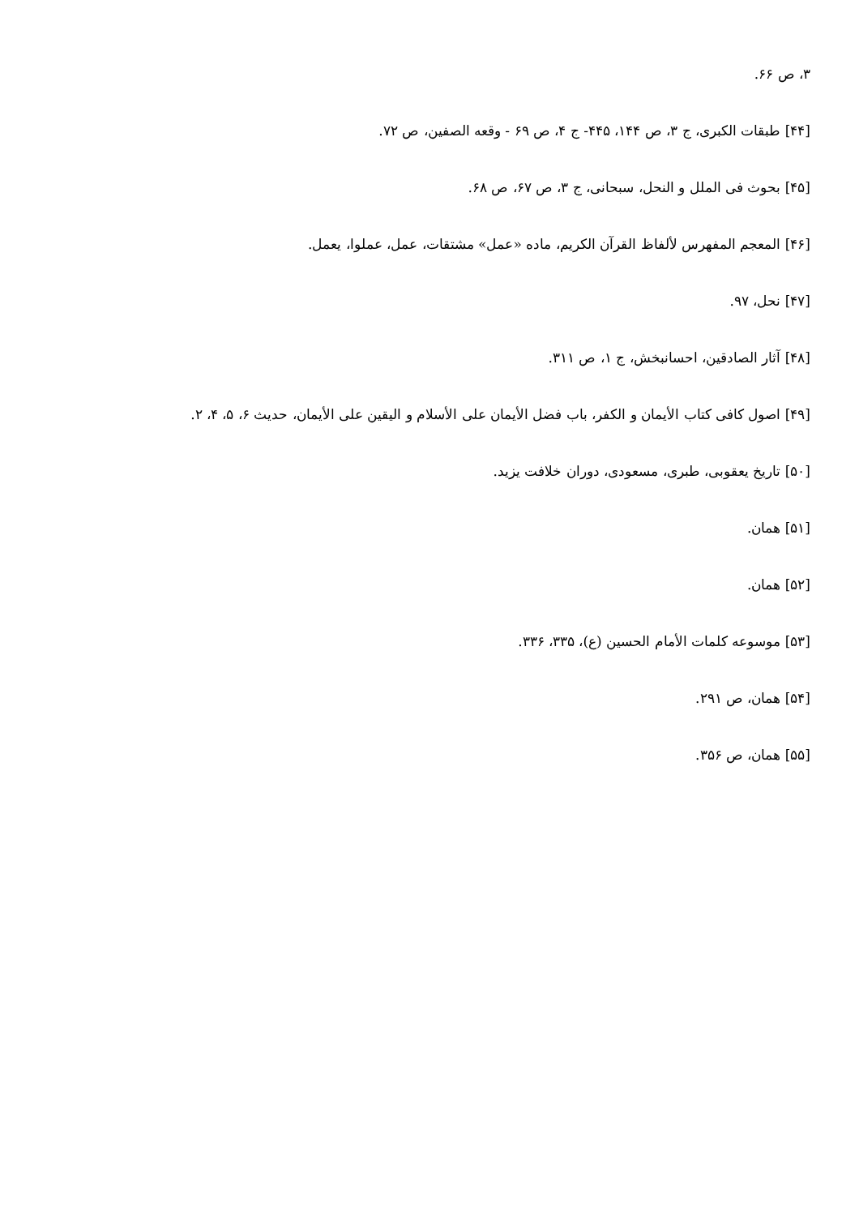۳، ص ۶۶.
[۴۴] طبقات الکبری، ج ۳، ص ۱۴۴، ۴۴۵- ج ۴، ص ۶۹ - وقعه الصفین، ص ۷۲.
[۴۵] بحوث فی الملل و النحل، سبحانی، ج ۳، ص ۶۷، ص ۶۸.
[۴۶] المعجم المفهرس لألفاظ القرآن الکریم، ماده «عمل» مشتقات، عمل، عملوا، یعمل.
[۴۷] نحل، ۹۷.
[۴۸] آثار الصادقین، احسانبخش، ج ۱، ص ۳۱۱.
[۴۹] اصول کافی کتاب الأیمان و الکفر، باب فضل الأیمان علی الأسلام و الیقین علی الأیمان، حدیث ۶، ۵، ۴، ۲.
[۵۰] تاریخ یعقوبی، طبری، مسعودی، دوران خلافت یزید.
[۵۱] همان.
[۵۲] همان.
[۵۳] موسوعه کلمات الأمام الحسین (ع)، ۳۳۵، ۳۳۶.
[۵۴] همان، ص ۲۹۱.
[۵۵] همان، ص ۳۵۶.